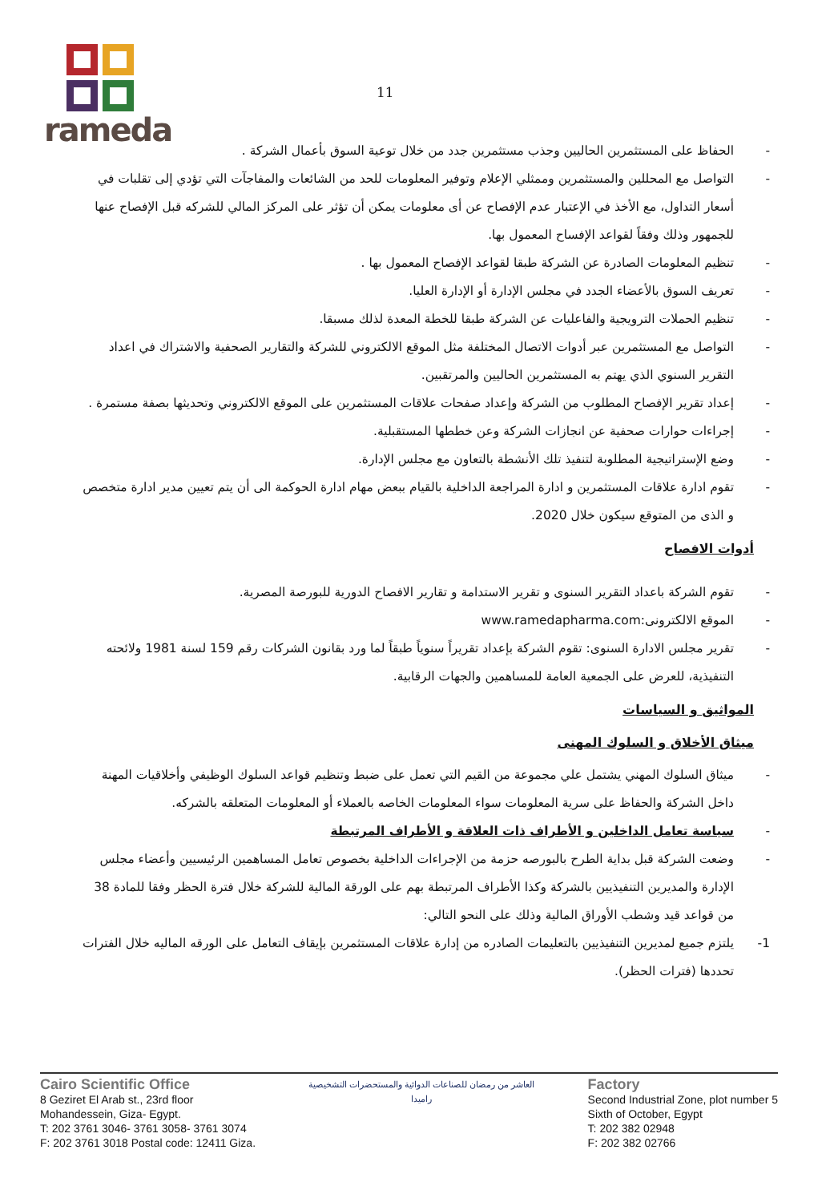rameda
11
- الحفاظ على المستثمرين الحاليين وجذب مستثمرين جدد من خلال توعية السوق بأعمال الشركة .
- التواصل مع المحللين والمستثمرين وممثلي الإعلام وتوفير المعلومات للحد من الشائعات والمفاجآت التي تؤدي إلى تقلبات في أسعار التداول، مع الأخذ في الإعتبار عدم الإفصاح عن أى معلومات يمكن أن تؤثر على المركز المالي للشركه قبل الإفصاح عنها للجمهور وذلك وفقاً لقواعد الإفساح المعمول بها.
- تنظيم المعلومات الصادرة عن الشركة طبقا لقواعد الإفصاح المعمول بها .
- تعريف السوق بالأعضاء الجدد في مجلس الإدارة أو الإدارة العليا.
- تنظيم الحملات الترويجية والفاعليات عن الشركة طبقا للخطة المعدة لذلك مسبقا.
- التواصل مع المستثمرين عبر أدوات الاتصال المختلفة مثل الموقع الالكتروني للشركة والتقارير الصحفية والاشتراك في اعداد التقرير السنوي الذي يهتم به المستثمرين الحاليين والمرتقبين.
- إعداد تقرير الإفصاح المطلوب من الشركة وإعداد صفحات علاقات المستثمرين على الموقع الالكتروني وتحديثها بصفة مستمرة .
- إجراءات حوارات صحفية عن انجازات الشركة وعن خططها المستقبلية.
- وضع الإستراتيجية المطلوبة لتنفيذ تلك الأنشطة بالتعاون مع مجلس الإدارة.
- تقوم ادارة علاقات المستثمرين و ادارة المراجعة الداخلية بالقيام ببعض مهام ادارة الحوكمة الى أن يتم تعيين مدير ادارة متخصص و الذى من المتوقع سيكون خلال 2020.
أدوات الافصاح
- تقوم الشركة باعداد التقرير السنوى و تقرير الاستدامة و تقارير الافصاح الدورية للبورصة المصرية.
- الموقع الالكترونى:www.ramedapharma.com
- تقرير مجلس الادارة السنوى: تقوم الشركة بإعداد تقريراً سنوياً طبقاً لما ورد بقانون الشركات رقم 159 لسنة 1981 ولائحته التنفيذية، للعرض على الجمعية العامة للمساهمين والجهات الرقابية.
المواثيق و السياسات
ميثاق الأخلاق و السلوك المهنى
- ميثاق السلوك المهني يشتمل علي مجموعة من القيم التي تعمل على ضبط وتنظيم قواعد السلوك الوظيفي وأخلاقيات المهنة داخل الشركة والحفاظ على سرية المعلومات سواء المعلومات الخاصه بالعملاء أو المعلومات المتعلقه بالشركه.
- سياسة تعامل الداخلين و الأطراف ذات العلاقة و الأطراف المرتبطة
- وضعت الشركة قبل بداية الطرح بالبورصه حزمة من الإجراءات الداخلية بخصوص تعامل المساهمين الرئيسيين وأعضاء مجلس الإدارة والمديرين التنفيذيين بالشركة وكذا الأطراف المرتبطة بهم على الورقة المالية للشركة خلال فترة الحظر وفقا للمادة 38 من قواعد قيد وشطب الأوراق المالية وذلك على النحو التالي:
1- يلتزم جميع لمديرين التنفيذيين بالتعليمات الصادره من إدارة علاقات المستثمرين بإيقاف التعامل على الورقه الماليه خلال الفترات تحددها (فترات الحظر).
Cairo Scientific Office
8 Geziret El Arab st., 23rd floor
Mohandessein, Giza- Egypt.
T: 202 3761 3046- 3761 3058- 3761 3074
F: 202 3761 3018 Postal code: 12411 Giza.
العاشر من رمضان للصناعات الدوائية والمستحضرات التشخيصية
راميدا
Factory
Second Industrial Zone, plot number 5
Sixth of October, Egypt
T: 202 382 02948
F: 202 382 02766